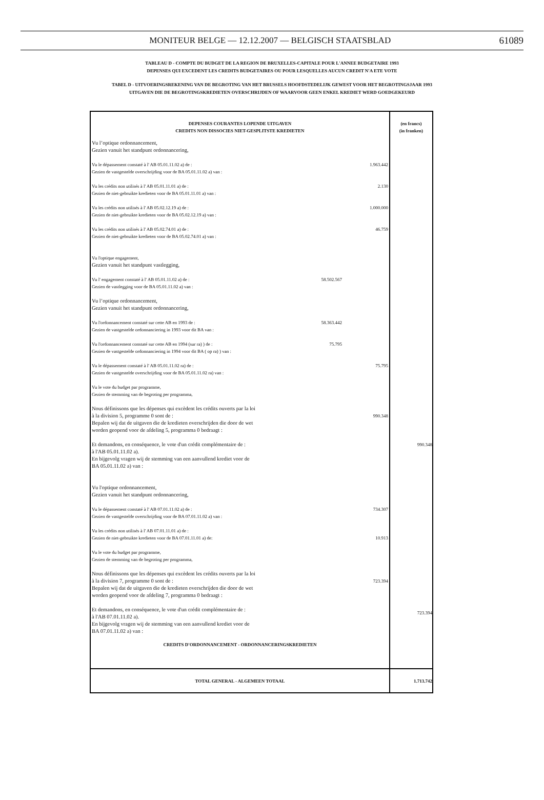MONITEUR BELGE — 12.12.2007 — BELGISCH STAATSBLAD 61089
TABLEAU D - COMPTE DU BUDGET DE LA REGION DE BRUXELLES-CAPITALE POUR L'ANNEE BUDGETAIRE 1993
DEPENSES QUI EXCEDENT LES CREDITS BUDGETAIRES OU POUR LESQUELLES AUCUN CREDIT N'A ETE VOTE
TABEL D - UITVOERINGSREKENING VAN DE BEGROTING VAN HET BRUSSELS HOOFDSTEDELIJK GEWEST VOOR HET BEGROTINGSJAAR 1993
UITGAVEN DIE DE BEGROTINGSKREDIETEN OVERSCHRIJDEN OF WAARVOOR GEEN ENKEL KREDIET WERD GOEDGEKEURD
| DEPENSES COURANTES LOPENDE UITGAVEN CREDITS NON DISSOCIES NIET-GESPLITSTE KREDIETEN Vu l’optique ordonnancement, Gezien vanuit het standpunt ordonnancering, Vu le dépassement constaté à l' AB 05.01.11.02 a) de : Gezien de vastgestelde overschrijding voor de BA 05.01.11.02 a) van : 1.963.442 Vu les crédits non utilisés à l' AB 05.01.11.01 a) de : Gezien de niet-gebruikte kredieten voor de BA 05.01.11.01 a) van : 2.130 Vu les crédits non utilisés à l' AB 05.02.12.19 a) de : Gezien de niet-gebruikte kredieten voor de BA 05.02.12.19 a) van : 1.000.000 Vu les crédits non utilisés à l' AB 05.02.74.01 a) de : Gezien de niet-gebruikte kredieten voor de BA 05.02.74.01 a) van : 46.759 Vu l'optique engagement, Gezien vanuit het standpunt vastlegging, Vu l' engagement constaté à l' AB 05.01.11.02 a) de : Gezien de vastlegging voor de BA 05.01.11.02 a) van : 58.502.567 Vu l’optique ordonnancement, Gezien vanuit het standpunt ordonnancering, Vu l'ordonnancement constaté sur cette AB en 1993 de : Gezien de vastgestelde ordonnanciering in 1993 voor dit BA van : 58.363.442 Vu l'ordonnancement constaté sur cette AB en 1994 (sur ra) ) de : Gezien de vastgestelde ordonnanciering in 1994 voor dit BA ( op ra) ) van : 75.795 Vu le dépassement constaté à l' AB 05.01.11.02 ra) de : Gezien de vastgestelde overschrijding voor de BA 05.01.11.02 ra) van : 75.795 Vu le vote du budget par programme, Gezien de stemming van de begroting per programma, Nous définissons que les dépenses qui excèdent les crédits ouverts par la loi à la division 5, programme 0 sont de : Bepalen wij dat de uitgaven die de kredieten overschrijden die door de wet worden geopend voor de afdeling 5, programma 0 bedraagt : 990.348 Et demandons, en conséquence, le vote d'un crédit complémentaire de : à l'AB 05.01.11.02 a). En bijgevolg vragen wij de stemming van een aanvullend krediet voor de BA 05.01.11.02 a) van : Vu l'optique ordonnancement, Gezien vanuit het standpunt ordonnancering, Vu le dépassement constaté à l' AB 07.01.11.02 a) de : Gezien de vastgestelde overschrijding voor de BA 07.01.11.02 a) van : 734.307 Vu les crédits non utilisés à l' AB 07.01.11.01 a) de : Gezien de niet-gebruikte kredieten voor de BA 07.01.11.01 a) de: 10.913 Vu le vote du budget par programme, Gezien de stemming van de begroting per programma, Nous définissons que les dépenses qui excèdent les crédits ouverts par la loi à la division 7, programme 0 sont de : Bepalen wij dat de uitgaven die de kredieten overschrijden die door de wet worden geopend voor de afdeling 7, programma 0 bedraagt : 723.394 Et demandons, en conséquence, le vote d'un crédit complémentaire de : à l'AB 07.01.11.02 a). En bijgevolg vragen wij de stemming van een aanvullend krediet voor de BA 07.01.11.02 a) van : CREDITS D'ORDONNANCEMENT - ORDONNANCERINGSKREDIETEN | (en francs) (in franken) 990.348 723.394 |
| TOTAL GENERAL - ALGEMEEN TOTAAL | 1.713.742 |